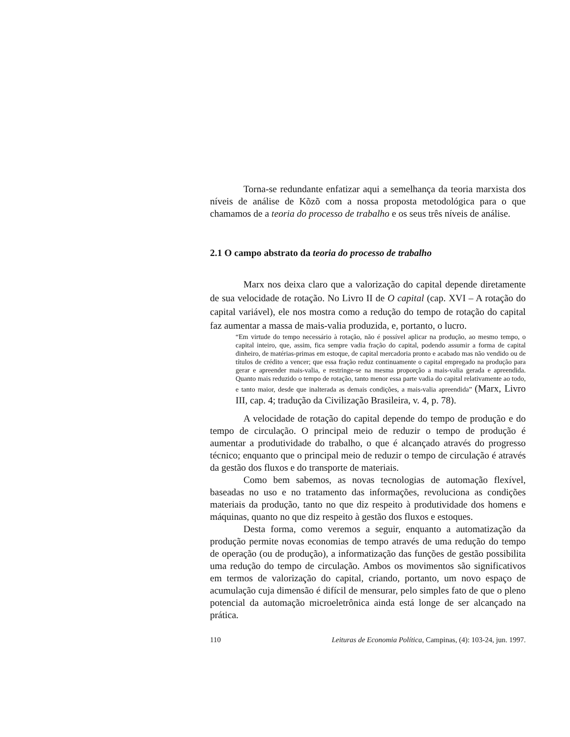Torna-se redundante enfatizar aqui a semelhança da teoria marxista dos níveis de análise de Kõzõ com a nossa proposta metodológica para o que chamamos de a teoria do processo de trabalho e os seus três níveis de análise.
2.1 O campo abstrato da teoria do processo de trabalho
Marx nos deixa claro que a valorização do capital depende diretamente de sua velocidade de rotação. No Livro II de O capital (cap. XVI – A rotação do capital variável), ele nos mostra como a redução do tempo de rotação do capital faz aumentar a massa de mais-valia produzida, e, portanto, o lucro.
“Em virtude do tempo necessário à rotação, não é possível aplicar na produção, ao mesmo tempo, o capital inteiro, que, assim, fica sempre vadia fração do capital, podendo assumir a forma de capital dinheiro, de matérias-primas em estoque, de capital mercadoria pronto e acabado mas não vendido ou de títulos de crédito a vencer; que essa fração reduz continuamente o capital empregado na produção para gerar e apreender mais-valia, e restringe-se na mesma proporção a mais-valia gerada e apreendida. Quanto mais reduzido o tempo de rotação, tanto menor essa parte vadia do capital relativamente ao todo, e tanto maior, desde que inalterada as demais condições, a mais-valia apreendida” (Marx, Livro III, cap. 4; tradução da Civilização Brasileira, v. 4, p. 78).
A velocidade de rotação do capital depende do tempo de produção e do tempo de circulação. O principal meio de reduzir o tempo de produção é aumentar a produtividade do trabalho, o que é alcançado através do progresso técnico; enquanto que o principal meio de reduzir o tempo de circulação é através da gestão dos fluxos e do transporte de materiais.
Como bem sabemos, as novas tecnologias de automação flexível, baseadas no uso e no tratamento das informações, revoluciona as condições materiais da produção, tanto no que diz respeito à produtividade dos homens e máquinas, quanto no que diz respeito à gestão dos fluxos e estoques.
Desta forma, como veremos a seguir, enquanto a automatização da produção permite novas economias de tempo através de uma redução do tempo de operação (ou de produção), a informatização das funções de gestão possibilita uma redução do tempo de circulação. Ambos os movimentos são significativos em termos de valorização do capital, criando, portanto, um novo espaço de acumulação cuja dimensão é difícil de mensurar, pelo simples fato de que o pleno potencial da automação microeletrônica ainda está longe de ser alcançado na prática.
110 Leituras de Economia Política, Campinas, (4): 103-24, jun. 1997.